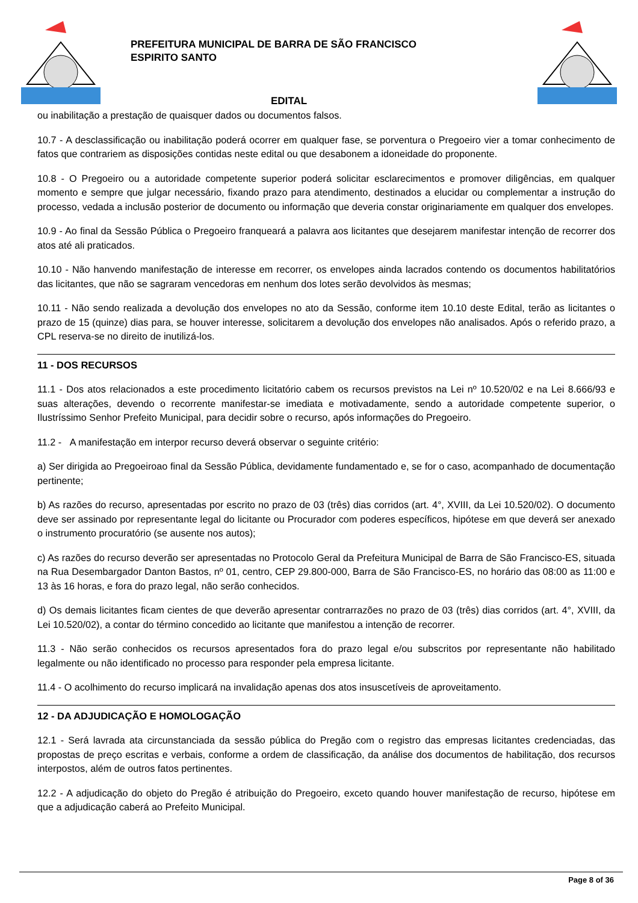PREFEITURA MUNICIPAL DE BARRA DE SÃO FRANCISCO
ESPIRITO SANTO
EDITAL
ou inabilitação a prestação de quaisquer dados ou documentos falsos.
10.7 - A desclassificação ou inabilitação poderá ocorrer em qualquer fase, se porventura o Pregoeiro vier a tomar conhecimento de fatos que contrariem as disposições contidas neste edital ou que desabonem a idoneidade do proponente.
10.8 - O Pregoeiro ou a autoridade competente superior poderá solicitar esclarecimentos e promover diligências, em qualquer momento e sempre que julgar necessário, fixando prazo para atendimento, destinados a elucidar ou complementar a instrução do processo, vedada a inclusão posterior de documento ou informação que deveria constar originariamente em qualquer dos envelopes.
10.9 - Ao final da Sessão Pública o Pregoeiro franqueará a palavra aos licitantes que desejarem manifestar intenção de recorrer dos atos até ali praticados.
10.10 - Não hanvendo manifestação de interesse em recorrer, os envelopes ainda lacrados contendo os documentos habilitatórios das licitantes, que não se sagraram vencedoras em nenhum dos lotes serão devolvidos às mesmas;
10.11 - Não sendo realizada a devolução dos envelopes no ato da Sessão, conforme item 10.10 deste Edital, terão as licitantes o prazo de 15 (quinze) dias para, se houver interesse, solicitarem a devolução dos envelopes não analisados. Após o referido prazo, a CPL reserva-se no direito de inutilizá-los.
11 - DOS RECURSOS
11.1 - Dos atos relacionados a este procedimento licitatório cabem os recursos previstos na Lei nº 10.520/02 e na Lei 8.666/93 e suas alterações, devendo o recorrente manifestar-se imediata e motivadamente, sendo a autoridade competente superior, o Ilustríssimo Senhor Prefeito Municipal, para decidir sobre o recurso, após informações do Pregoeiro.
11.2 - A manifestação em interpor recurso deverá observar o seguinte critério:
a) Ser dirigida ao Pregoeiroao final da Sessão Pública, devidamente fundamentado e, se for o caso, acompanhado de documentação pertinente;
b) As razões do recurso, apresentadas por escrito no prazo de 03 (três) dias corridos (art. 4°, XVIII, da Lei 10.520/02). O documento deve ser assinado por representante legal do licitante ou Procurador com poderes específicos, hipótese em que deverá ser anexado o instrumento procuratório (se ausente nos autos);
c) As razões do recurso deverão ser apresentadas no Protocolo Geral da Prefeitura Municipal de Barra de São Francisco-ES, situada na Rua Desembargador Danton Bastos, nº 01, centro, CEP 29.800-000, Barra de São Francisco-ES, no horário das 08:00 as 11:00 e 13 às 16 horas, e fora do prazo legal, não serão conhecidos.
d) Os demais licitantes ficam cientes de que deverão apresentar contrarrazões no prazo de 03 (três) dias corridos (art. 4°, XVIII, da Lei 10.520/02), a contar do término concedido ao licitante que manifestou a intenção de recorrer.
11.3 - Não serão conhecidos os recursos apresentados fora do prazo legal e/ou subscritos por representante não habilitado legalmente ou não identificado no processo para responder pela empresa licitante.
11.4 - O acolhimento do recurso implicará na invalidação apenas dos atos insuscetíveis de aproveitamento.
12 - DA ADJUDICAÇÃO E HOMOLOGAÇÃO
12.1 - Será lavrada ata circunstanciada da sessão pública do Pregão com o registro das empresas licitantes credenciadas, das propostas de preço escritas e verbais, conforme a ordem de classificação, da análise dos documentos de habilitação, dos recursos interpostos, além de outros fatos pertinentes.
12.2 - A adjudicação do objeto do Pregão é atribuição do Pregoeiro, exceto quando houver manifestação de recurso, hipótese em que a adjudicação caberá ao Prefeito Municipal.
Page 8 of 36